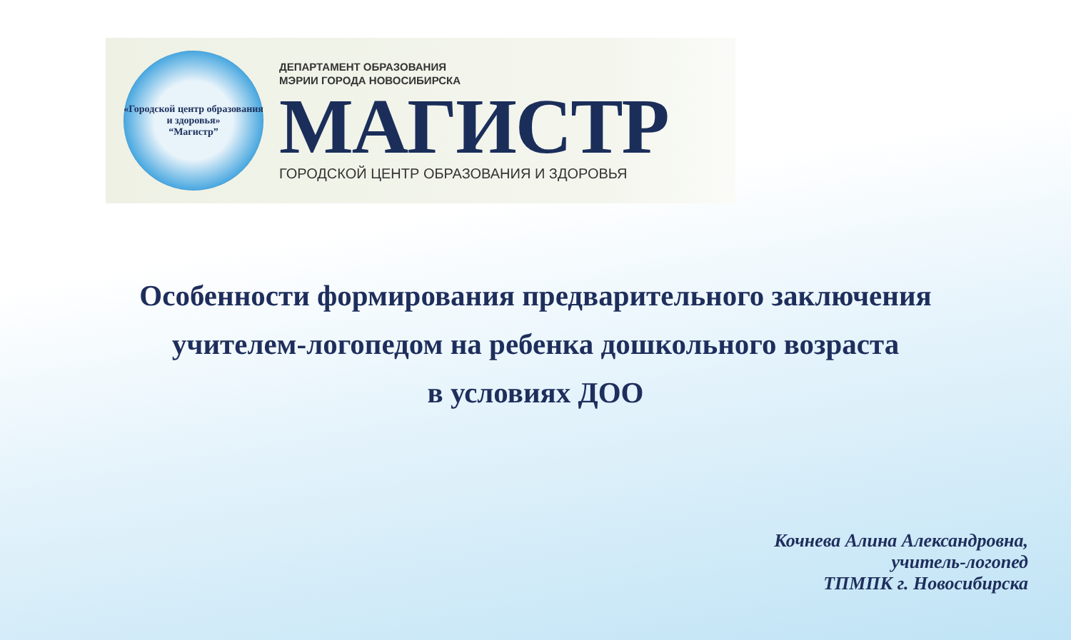«Городской центр образования и здоровья»
“Магистр”
ДЕПАРТАМЕНТ ОБРАЗОВАНИЯ
МЭРИИ ГОРОДА НОВОСИБИРСКА
МАГИСТР
ГОРОДСКОЙ ЦЕНТР ОБРАЗОВАНИЯ И ЗДОРОВЬЯ
Особенности формирования предварительного заключения
учителем-логопедом на ребенка дошкольного возраста
в условиях ДОО
Кочнева Алина Александровна,
учитель-логопед
ТПМПК г. Новосибирска